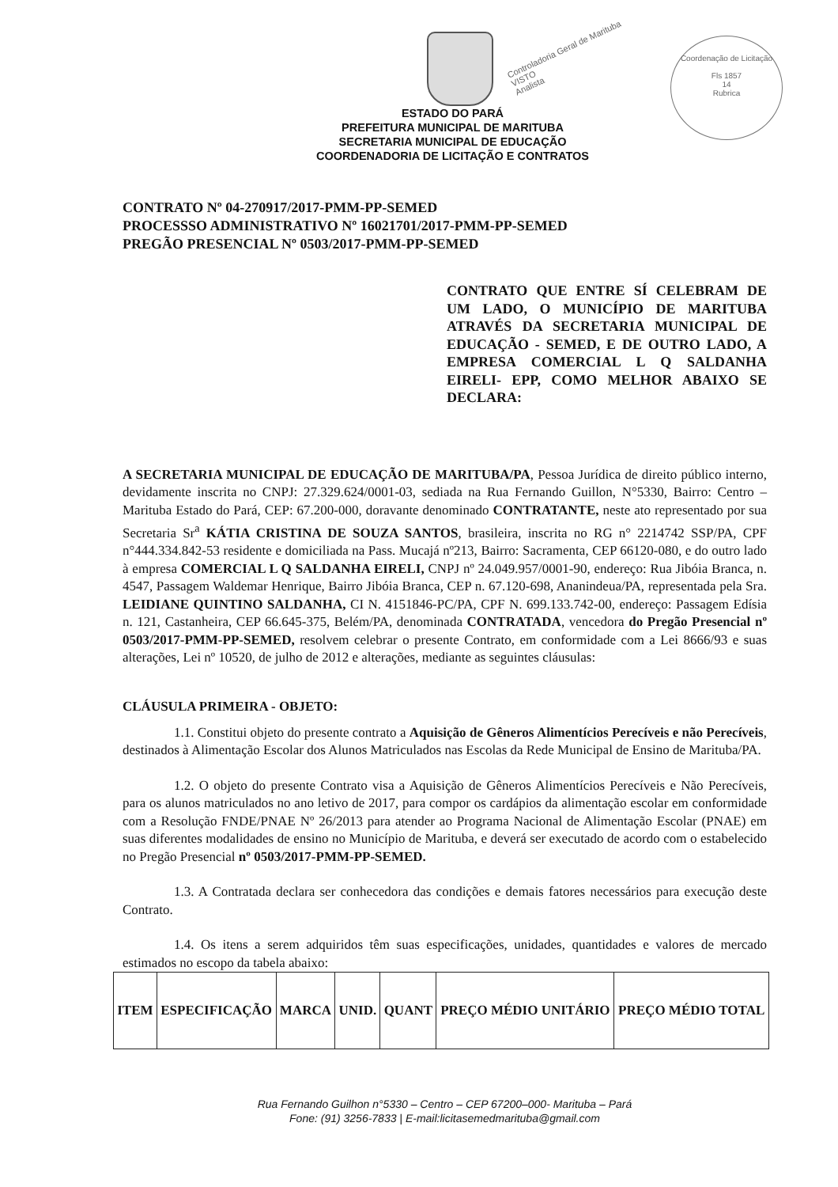Coordenação de Licitação
Fls 1857
14
Rubrica
Controladoria Geral de Marituba
VISTO
Analista
ESTADO DO PARÁ
PREFEITURA MUNICIPAL DE MARITUBA
SECRETARIA MUNICIPAL DE EDUCAÇÃO
COORDENADORIA DE LICITAÇÃO E CONTRATOS
CONTRATO Nº 04-270917/2017-PMM-PP-SEMED
PROCESSSO ADMINISTRATIVO Nº 16021701/2017-PMM-PP-SEMED
PREGÃO PRESENCIAL Nº 0503/2017-PMM-PP-SEMED
CONTRATO QUE ENTRE SÍ CELEBRAM DE UM LADO, O MUNICÍPIO DE MARITUBA ATRAVÉS DA SECRETARIA MUNICIPAL DE EDUCAÇÃO - SEMED, E DE OUTRO LADO, A EMPRESA COMERCIAL L Q SALDANHA EIRELI- EPP, COMO MELHOR ABAIXO SE DECLARA:
A SECRETARIA MUNICIPAL DE EDUCAÇÃO DE MARITUBA/PA, Pessoa Jurídica de direito público interno, devidamente inscrita no CNPJ: 27.329.624/0001-03, sediada na Rua Fernando Guillon, N°5330, Bairro: Centro – Marituba Estado do Pará, CEP: 67.200-000, doravante denominado CONTRATANTE, neste ato representado por sua Secretaria Sr<sup>a</sup> KÁTIA CRISTINA DE SOUZA SANTOS, brasileira, inscrita no RG n° 2214742 SSP/PA, CPF n°444.334.842-53 residente e domiciliada na Pass. Mucajá nº213, Bairro: Sacramenta, CEP 66120-080, e do outro lado à empresa COMERCIAL L Q SALDANHA EIRELI, CNPJ nº 24.049.957/0001-90, endereço: Rua Jibóia Branca, n. 4547, Passagem Waldemar Henrique, Bairro Jibóia Branca, CEP n. 67.120-698, Ananindeua/PA, representada pela Sra. LEIDIANE QUINTINO SALDANHA, CI N. 4151846-PC/PA, CPF N. 699.133.742-00, endereço: Passagem Edísia n. 121, Castanheira, CEP 66.645-375, Belém/PA, denominada CONTRATADA, vencedora do Pregão Presencial nº 0503/2017-PMM-PP-SEMED, resolvem celebrar o presente Contrato, em conformidade com a Lei 8666/93 e suas alterações, Lei nº 10520, de julho de 2012 e alterações, mediante as seguintes cláusulas:
CLÁUSULA PRIMEIRA - OBJETO:
1.1. Constitui objeto do presente contrato a Aquisição de Gêneros Alimentícios Perecíveis e não Perecíveis, destinados à Alimentação Escolar dos Alunos Matriculados nas Escolas da Rede Municipal de Ensino de Marituba/PA.
1.2. O objeto do presente Contrato visa a Aquisição de Gêneros Alimentícios Perecíveis e Não Perecíveis, para os alunos matriculados no ano letivo de 2017, para compor os cardápios da alimentação escolar em conformidade com a Resolução FNDE/PNAE Nº 26/2013 para atender ao Programa Nacional de Alimentação Escolar (PNAE) em suas diferentes modalidades de ensino no Município de Marituba, e deverá ser executado de acordo com o estabelecido no Pregão Presencial nº 0503/2017-PMM-PP-SEMED.
1.3. A Contratada declara ser conhecedora das condições e demais fatores necessários para execução deste Contrato.
1.4. Os itens a serem adquiridos têm suas especificações, unidades, quantidades e valores de mercado estimados no escopo da tabela abaixo:
| ITEM | ESPECIFICAÇÃO | MARCA | UNID. | QUANT | PREÇO MÉDIO UNITÁRIO | PREÇO MÉDIO TOTAL |
| --- | --- | --- | --- | --- | --- | --- |
Rua Fernando Guilhon n°5330 – Centro – CEP 67200–000- Marituba – Pará
Fone: (91) 3256-7833 | E-mail:licitasemedmarituba@gmail.com